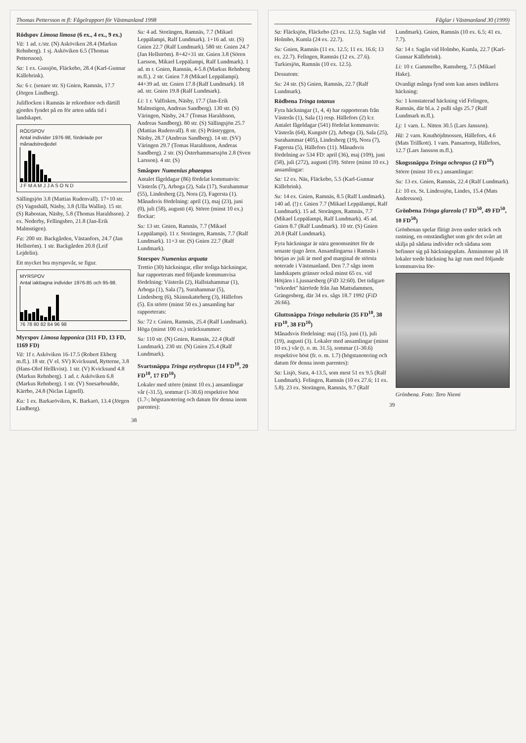Thomas Pettersson m fl: Fågelrapport för Västmanland 1998
Rödspov Limosa limosa (6 ex., 4 ex., 9 ex.)
Vä: 1 ad. r./str. (N) Asköviken 28.4 (Markus Rehnberg). 1 sj. Asköviken 6.5 (Thomas Pettersson).
Sa: 1 ex. Gussjön, Fläckebo, 28.4 (Karl-Gunnar Källebrink).
Su: 6 r. (senare str. S) Gnien, Ramnäs, 17.7 (Jörgen Lindberg).
Juliflocken i Ramnäs är rekordstor och därtill gjordes fyndet på en för arten udda tid i landskapet.
RÖDSPOV
Antal individer 1976-98, fördelade per månadstredjedel
J F M A M J J A S O N D
Sällingsjön 3.8 (Mattias Rudenvall). 17+10 str. (S) Vagnshäll, Näsby, 3.8 (Ulla Wallin). 15 str. (S) Rabostan, Näsby, 5.8 (Thomas Haraldsson). 2 ex. Nederby, Fellingsbro, 21.8 (Jan-Erik Malmstigen).
Fa: 200 str. Backgården, Västanfors, 24.7 (Jan Hellström). 1 str. Backgården 20.8 (Leif Lejdelin).
Ett mycket bra myrspovår, se figur.
MYRSPOV
Antal iakttagna individer 1976-85 och 95-98.
76 78 80 82 84 96 98
Myrspov Limosa lapponica (311 FD, 13 FD, 1169 FD)
Vä: 1f r. Asköviken 16-17.5 (Robert Ekberg m.fl.). 18 str. (V el. SV) Kvicksund, Rytterne, 3.8 (Hans-Olof Hellkvist). 1 str. (V) Kvicksund 4.8 (Markus Rehnberg). 1 ad. r. Asköviken 6.8 (Markus Rehnberg). 1 str. (V) Snesarboudde, Kärrbo, 24.8 (Niclas Lignell).
Ku: 1 ex. Barkaröviken, K. Barkarö, 13.4 (Jörgen Lindberg).
Su: 4 ad. Storängen, Ramnäs, 7.7 (Mikael Leppälampi, Ralf Lundmark). 1+16 ad. str. (S) Gnien 22.7 (Ralf Lundmark). 580 str. Gnien 24.7 (Jan Hellström). 8+42+31 str. Gnien 3.8 (Sören Larsson, Mikael Leppälampi, Ralf Lundmark). 1 ad. m r. Gnien, Ramnäs, 4-5.8 (Markus Rehnberg m.fl.). 2 str. Gnien 7.8 (Mikael Leppälampi). 44+39 ad. str. Gnien 17.8 (Ralf Lundmark). 18 ad. str. Gnien 19.8 (Ralf Lundmark).
Li: 1 r. Valfisken, Näsby, 17.7 (Jan-Erik Malmstigen, Andreas Sandberg). 130 str. (S) Väringen, Näsby, 24.7 (Tomas Haraldsson, Andreas Sandberg). 80 str. (S) Sällingsjön 25.7 (Mattias Rudenvall). 8 str. (S) Prästryggen, Näsby, 28.7 (Andreas Sandberg). 14 str. (SV) Väringen 29.7 (Tomas Haraldsson, Andreas Sandberg). 2 str. (S) Österhammarssjön 2.8 (Sven Larsson). 4 str. (S)
Småspov Numenius phaeopus
Antalet fågeldagar (86) fördelat kommunvis: Västerås (7), Arboga (2), Sala (17), Surahammar (55), Lindesberg (2), Nora (2), Fagersta (1). Månadsvis fördelning: april (1), maj (23), juni (0), juli (58), augusti (4). Större (minst 10 ex.) flockar:
Su: 13 str. Gnien, Ramnäs, 7.7 (Mikael Leppälampi). 11 r. Storängen, Ramnäs, 7.7 (Ralf Lundmark). 11+3 str. (S) Gnien 22.7 (Ralf Lundmark).
Storspov Numenius arquata
Trettio (30) häckningar, eller troliga häckningar, har rapporterats med följande kommunvisa fördelning: Västerås (2), Hallstahammar (1), Arboga (1), Sala (7), Surahammar (5), Lindesberg (6), Skinnskatteberg (3), Hällefors (5). En större (minst 50 ex.) ansamling har rapporterats:
Su: 72 r. Gnien, Ramnäs, 25.4 (Ralf Lundmark). Höga (minst 100 ex.) sträcksummor:
Su: 110 str. (N) Gnien, Ramnäs, 22.4 (Ralf Lundmark). 230 str. (N) Gnien 25.4 (Ralf Lundmark).
Svartsnäppa Tringa erythropus (14 FD<sup>10</sup>, 20 FD<sup>10</sup>, 17 FD<sup>10</sup>)
Lokaler med större (minst 10 ex.) ansamlingar vår (-31.5), sommar (1-30.6) respektive höst (1.7-; högstanotering och datum för denna inom parentes):
38
Fåglar i Västmanland 30 (1999)
Sa: Fläcksjön, Fläckebo (23 ex. 12.5). Sagån vid Holmbo, Kumla (24 ex. 22.7).
Su: Gnien, Ramnäs (11 ex. 12.5; 11 ex. 16.6; 13 ex. 22.7). Felingen, Ramnäs (12 ex. 27.6). Turkiesjön, Ramnäs (10 ex. 12.5).
Dessutom:
Su: 24 str. (S) Gnien, Ramnäs, 22.7 (Ralf Lundmark).
Rödbena Tringa totanus
Fyra häckningar (1, 4, 4) har rapporterats från Västerås (1), Sala (1) resp. Hällefors (2) k:r. Antalet fågeldagar (541) fördelat kommunvis: Västerås (64), Kungsör (2), Arboga (3), Sala (25), Surahammar (405), Lindesberg (19), Nora (7), Fagersta (5), Hällefors (11). Månadsvis fördelning av 534 FD: april (36), maj (109), juni (58), juli (272), augusti (59). Större (minst 10 ex.) ansamlingar:
Sa: 12 ex. Näs, Fläckebo, 5.5 (Karl-Gunnar Källebrink).
Su: 14 ex. Gnien, Ramnäs, 8.5 (Ralf Lundmark). 140 ad. (!) r. Gnien 7.7 (Mikael Leppälampi, Ralf Lundmark). 15 ad. Storängen, Ramnäs, 7.7 (Mikael Leppälampi, Ralf Lundmark). 45 ad. Gnien 8.7 (Ralf Lundmark). 10 str. (S) Gnien 20.8 (Ralf Lundmark).
Fyra häckningar är nära genomsnittet för de senaste tjugo åren. Ansamlingarna i Ramnäs i början av juli är med god marginal de största noterade i Västmanland. Den 7.7 sågs inom landskapets gränser också minst 65 ex. vid Hötjärn i Ljusnarsberg (FiD 32:60). Det tidigare "rekordet" härrörde från Jan Mattsdammen, Grängesberg, där 34 ex. sågs 18.7 1992 (FiD 26:66).
Gluttsnäppa Tringa nebularia (35 FD<sup>10</sup>, 38 FD<sup>10</sup>, 38 FD<sup>10</sup>)
Månadsvis fördelning: maj (15), juni (1), juli (19), augusti (3). Lokaler med ansamlingar (minst 10 ex.) vår (t. o. m. 31.5), sommar (1-30.6) respektive höst (fr. o. m. 1.7) (högstanotering och datum för denna inom parentes):
Sa: Lisjö, Sura, 4-13.5, som mest 51 ex 9.5 (Ralf Lundmark). Felingen, Ramnäs (10 ex 27.6; 11 ex. 5.8). 23 ex. Storängen, Ramnäs, 9.7 (Ralf Lundmark). Gnien, Ramnäs (10 ex. 6.5; 41 ex. 7.7).
Sa: 14 r. Sagån vid Holmbo, Kumla, 22.7 (Karl-Gunnar Källebrink).
Li: 10 r. Gammelbo, Ramsberg, 7.5 (Mikael Hake).
Ovanligt många fynd som kan anses indikera häckning:
Su: 1 konstaterad häckning vid Felingen, Ramnäs, där bl.a. 2 pulli sågs 25.7 (Ralf Lundmark m.fl.).
Lj: 1 varn. L. Nitten 30.5 (Lars Jansson).
Hä: 2 varn. Knuthöjdmossen, Hällefors, 4.6 (Mats Trillkott). 1 varn. Pansartorp, Hällefors, 12.7 (Lars Jansson m.fl.).
Skogssnäppa Tringa ochropus (2 FD<sup>10</sup>)
Större (minst 10 ex.) ansamlingar:
Su: 13 ex. Gnien, Ramnäs, 22.4 (Ralf Lundmark).
Li: 10 ex. St. Lindessjön, Lindes, 15.4 (Mats Andersson).
Grönbena Tringa glareola (7 FD<sup>50</sup>, 49 FD<sup>50</sup>, 10 FD<sup>50</sup>)
Grönbenan spelar flitigt även under sträck och rastning, en omständighet som gör det svårt att skilja på sådana individer och sådana som befinner sig på häckningsplats. Åtminstone på 18 lokaler torde häckning ha ägt rum med följande kommunvisa för-
Grönbena. Foto: Tero Niemi
39